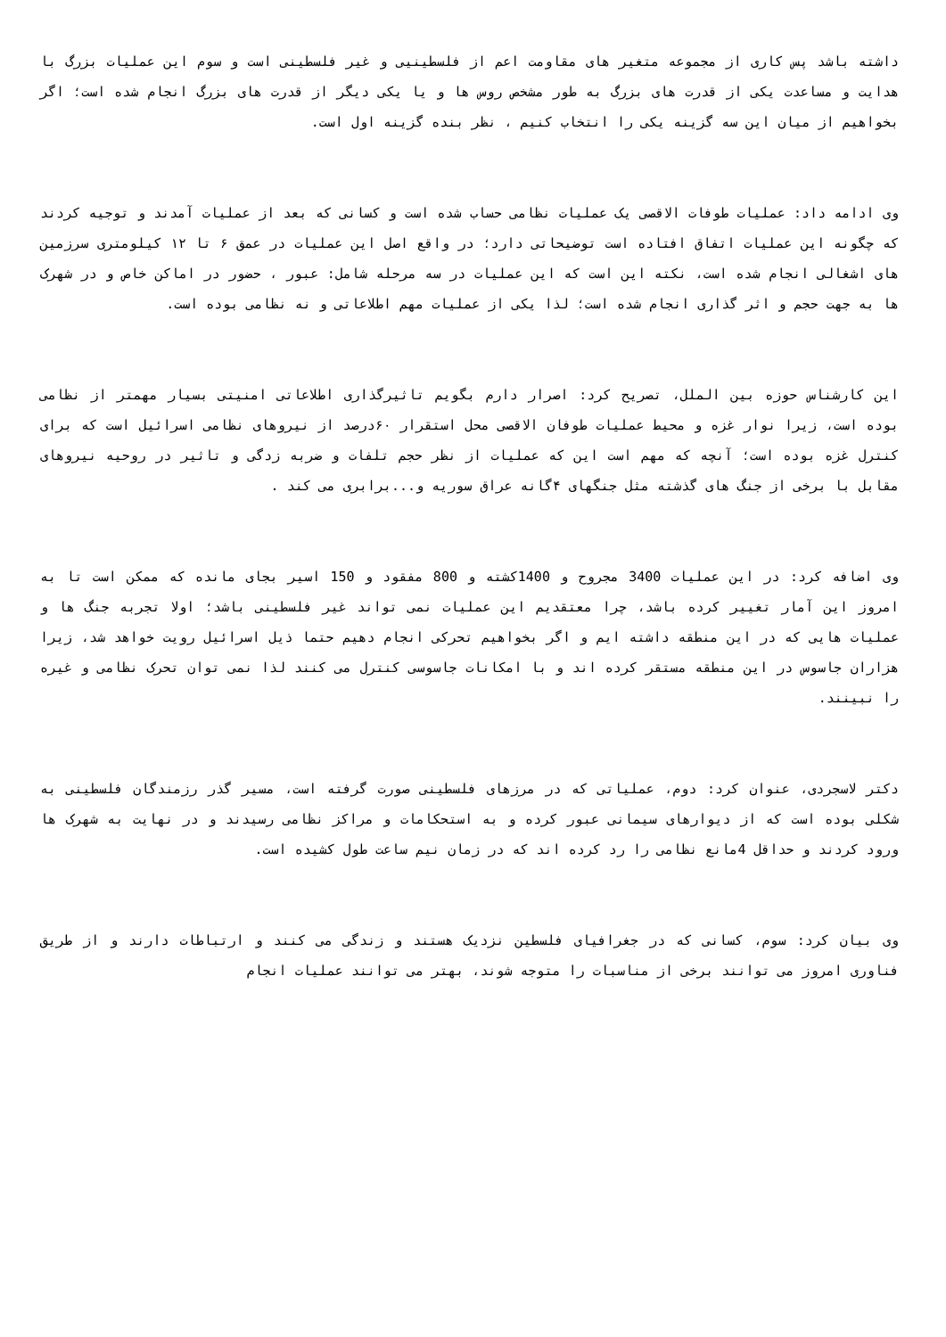داشته باشد پس کاری از مجموعه متغیر های مقاومت اعم از فلسطینیی و غیر فلسطینی است و سوم این عملیات بزرگ با هدایت و مساعدت یکی از قدرت های بزرگ به طور مشخص روس ها و یا یکی دیگر از قدرت های بزرگ انجام شده است؛ اگر بخواهیم از میان این سه گزینه یکی را انتخاب کنیم ، نظر بنده گزینه اول است.
وی ادامه داد: عملیات طوفات الاقصی یک عملیات نظامی حساب شده است و کسانی که بعد از عملیات آمدند و توجیه کردند که چگونه این عملیات اتفاق افتاده است توضیحاتی دارد؛ در واقع اصل این عملیات در عمق ۶ تا ۱۲ کیلومتری سرزمین های اشغالی انجام شده است، نکته این است که این عملیات در سه مرحله شامل: عبور ، حضور در اماکن خاص و در شهرک ها به جهت حجم و اثر گذاری انجام شده است؛ لذا یکی از عملیات مهم اطلاعاتی و نه نظامی بوده است.
این کارشناس حوزه بین الملل، تصریح کرد: اصرار دارم بگویم تاثیرگذاری اطلاعاتی امنیتی بسیار مهمتر از نظامی بوده است، زیرا نوار غزه و محیط عملیات طوفان الاقصی محل استقرار ۶۰درصد از نیروهای نظامی اسرائیل است که برای کنترل غزه بوده است؛ آنچه که مهم است این که عملیات از نظر حجم تلفات و ضربه زدگی و تاثیر در روحیه نیروهای مقابل با برخی از جنگ های گذشته مثل جنگهای ۴گانه عراق سوریه و...برابری می کند .
وی اضافه کرد: در این عملیات 3400 مجروح و 1400کشته و 800 مفقود و 150 اسیر بجای مانده که ممکن است تا به امروز این آمار تغییر کرده باشد، چرا معتقدیم این عملیات نمی تواند غیر فلسطینی باشد؛ اولا تجربه جنگ ها و عملیات هایی که در این منطقه داشته ایم و اگر بخواهیم تحرکی انجام دهیم حتما ذیل اسرائیل رویت خواهد شد، زیرا هزاران جاسوس در این منطقه مستقر کرده اند و با امکانات جاسوسی کنترل می کنند لذا نمی توان تحرک نظامی و غیره را نبینند.
دکتر لاسجردی، عنوان کرد: دوم، عملیاتی که در مرزهای فلسطینی صورت گرفته است، مسیر گذر رزمندگان فلسطینی به شکلی بوده است که از دیوارهای سیمانی عبور کرده و به استحکامات و مراکز نظامی رسیدند و در نهایت به شهرک ها ورود کردند و حداقل 4مانع نظامی را رد کرده اند که در زمان نیم ساعت طول کشیده است.
وی بیان کرد: سوم، کسانی که در جغرافیای فلسطین نزدیک هستند و زندگی می کنند و ارتباطات دارند و از طریق فناوری امروز می توانند برخی از مناسبات را متوجه شوند، بهتر می توانند عملیات انجام